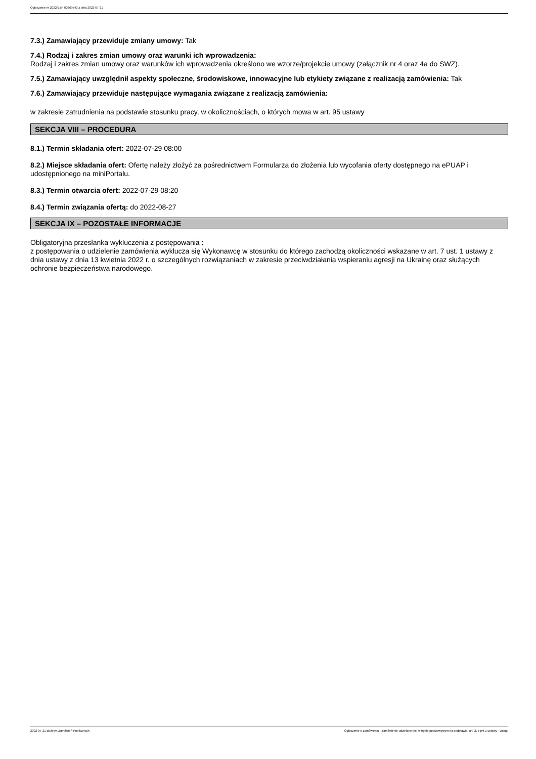Ogłoszenie nr 2022/BZP 00269543 z dnia 2022-07-21
7.3.) Zamawiający przewiduje zmiany umowy: Tak
7.4.) Rodzaj i zakres zmian umowy oraz warunki ich wprowadzenia:
Rodzaj i zakres zmian umowy oraz warunków ich wprowadzenia określono we wzorze/projekcie umowy (załącznik nr 4 oraz 4a do SWZ).
7.5.) Zamawiający uwzględnił aspekty społeczne, środowiskowe, innowacyjne lub etykiety związane z realizacją zamówienia: Tak
7.6.) Zamawiający przewiduje następujące wymagania związane z realizacją zamówienia:
w zakresie zatrudnienia na podstawie stosunku pracy, w okolicznościach, o których mowa w art. 95 ustawy
SEKCJA VIII – PROCEDURA
8.1.) Termin składania ofert: 2022-07-29 08:00
8.2.) Miejsce składania ofert: Ofertę należy złożyć za pośrednictwem Formularza do złożenia lub wycofania oferty dostępnego na ePUAP i udostępnionego na miniPortalu.
8.3.) Termin otwarcia ofert: 2022-07-29 08:20
8.4.) Termin związania ofertą: do 2022-08-27
SEKCJA IX – POZOSTAŁE INFORMACJE
Obligatoryjna przesłanka wykluczenia z postępowania :
z postępowania o udzielenie zamówienia wyklucza się Wykonawcę w stosunku do którego zachodzą okoliczności wskazane w art. 7 ust. 1 ustawy z dnia ustawy z dnia 13 kwietnia 2022 r. o szczególnych rozwiązaniach w zakresie przeciwdziałania wspieraniu agresji na Ukrainę oraz służących ochronie bezpieczeństwa narodowego.
2022-07-21 Biuletyn Zamówień Publicznych Ogłoszenie o zamówieniu - Zamówienie udzielane jest w trybie podstawowym na podstawie: art. 275 pkt 1 ustawy - Usługi